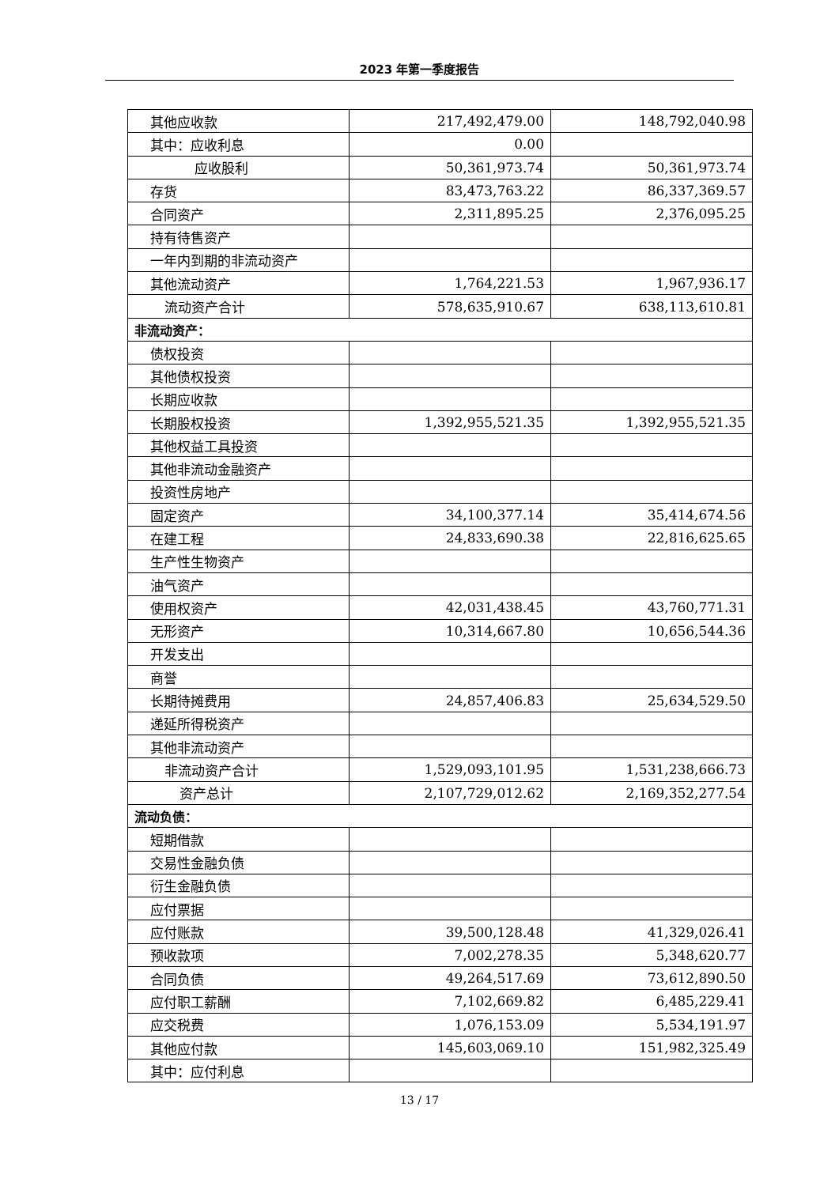2023 年第一季度报告
| 其他应收款 | 217,492,479.00 | 148,792,040.98 |
| 其中：应收利息 | 0.00 | |
| 应收股利 | 50,361,973.74 | 50,361,973.74 |
| 存货 | 83,473,763.22 | 86,337,369.57 |
| 合同资产 | 2,311,895.25 | 2,376,095.25 |
| 持有待售资产 | | |
| 一年内到期的非流动资产 | | |
| 其他流动资产 | 1,764,221.53 | 1,967,936.17 |
| 流动资产合计 | 578,635,910.67 | 638,113,610.81 |
| 非流动资产： | | |
| 债权投资 | | |
| 其他债权投资 | | |
| 长期应收款 | | |
| 长期股权投资 | 1,392,955,521.35 | 1,392,955,521.35 |
| 其他权益工具投资 | | |
| 其他非流动金融资产 | | |
| 投资性房地产 | | |
| 固定资产 | 34,100,377.14 | 35,414,674.56 |
| 在建工程 | 24,833,690.38 | 22,816,625.65 |
| 生产性生物资产 | | |
| 油气资产 | | |
| 使用权资产 | 42,031,438.45 | 43,760,771.31 |
| 无形资产 | 10,314,667.80 | 10,656,544.36 |
| 开发支出 | | |
| 商誉 | | |
| 长期待摊费用 | 24,857,406.83 | 25,634,529.50 |
| 递延所得税资产 | | |
| 其他非流动资产 | | |
| 非流动资产合计 | 1,529,093,101.95 | 1,531,238,666.73 |
| 资产总计 | 2,107,729,012.62 | 2,169,352,277.54 |
| 流动负债： | | |
| 短期借款 | | |
| 交易性金融负债 | | |
| 衍生金融负债 | | |
| 应付票据 | | |
| 应付账款 | 39,500,128.48 | 41,329,026.41 |
| 预收款项 | 7,002,278.35 | 5,348,620.77 |
| 合同负债 | 49,264,517.69 | 73,612,890.50 |
| 应付职工薪酬 | 7,102,669.82 | 6,485,229.41 |
| 应交税费 | 1,076,153.09 | 5,534,191.97 |
| 其他应付款 | 145,603,069.10 | 151,982,325.49 |
| 其中：应付利息 | | |
13 / 17